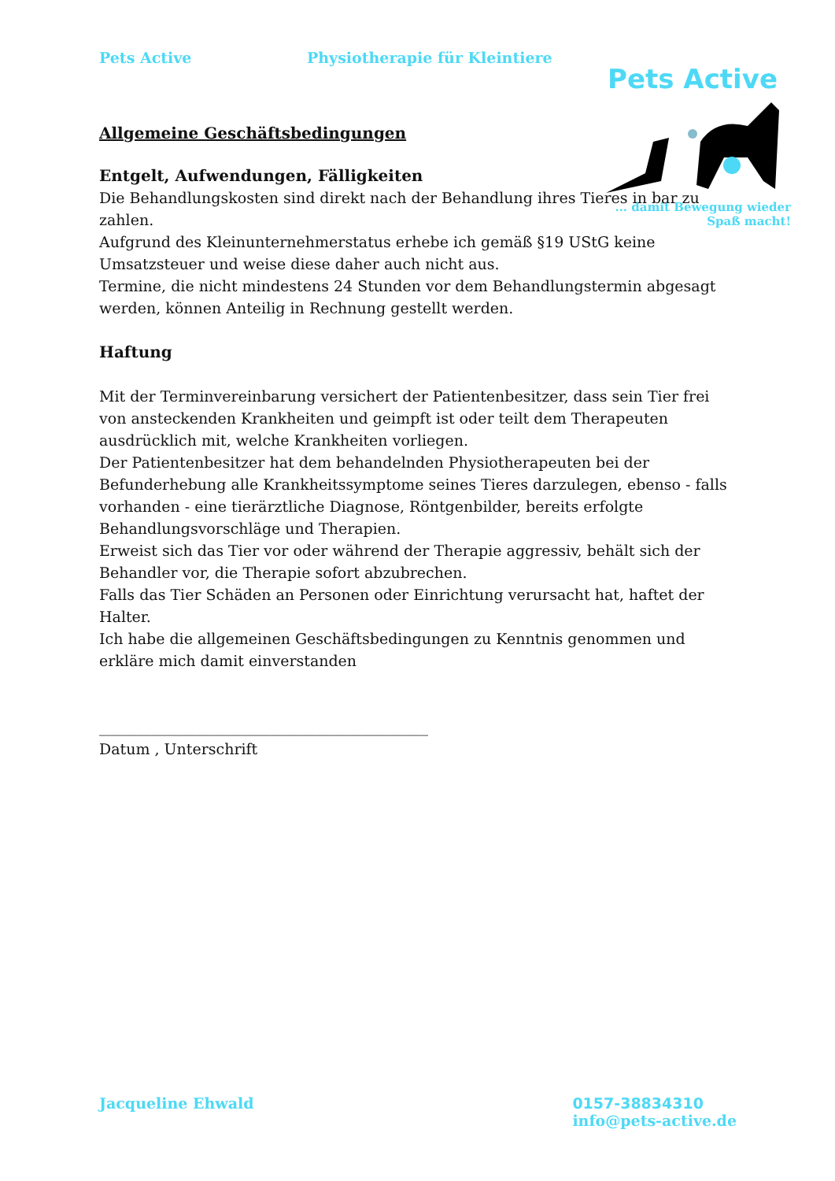Pets Active Physiotherapie für Kleintiere
Pets Active
... damit Bewegung wieder
Spaß macht!
Allgemeine Geschäftsbedingungen
Entgelt, Aufwendungen, Fälligkeiten
Die Behandlungskosten sind direkt nach der Behandlung ihres Tieres in bar zu zahlen.
Aufgrund des Kleinunternehmerstatus erhebe ich gemäß §19 UStG keine Umsatzsteuer und weise diese daher auch nicht aus.
Termine, die nicht mindestens 24 Stunden vor dem Behandlungstermin abgesagt werden, können Anteilig in Rechnung gestellt werden.
Haftung
Mit der Terminvereinbarung versichert der Patientenbesitzer, dass sein Tier frei von ansteckenden Krankheiten und geimpft ist oder teilt dem Therapeuten ausdrücklich mit, welche Krankheiten vorliegen.
Der Patientenbesitzer hat dem behandelnden Physiotherapeuten bei der Befunderhebung alle Krankheitssymptome seines Tieres darzulegen, ebenso - falls vorhanden - eine tierärztliche Diagnose, Röntgenbilder, bereits erfolgte Behandlungsvorschläge und Therapien.
Erweist sich das Tier vor oder während der Therapie aggressiv, behält sich der Behandler vor, die Therapie sofort abzubrechen.
Falls das Tier Schäden an Personen oder Einrichtung verursacht hat, haftet der Halter.
Ich habe die allgemeinen Geschäftsbedingungen zu Kenntnis genommen und erkläre mich damit einverstanden
____________________________________________
Datum , Unterschrift
Jacqueline Ehwald 0157-38834310
info@pets-active.de